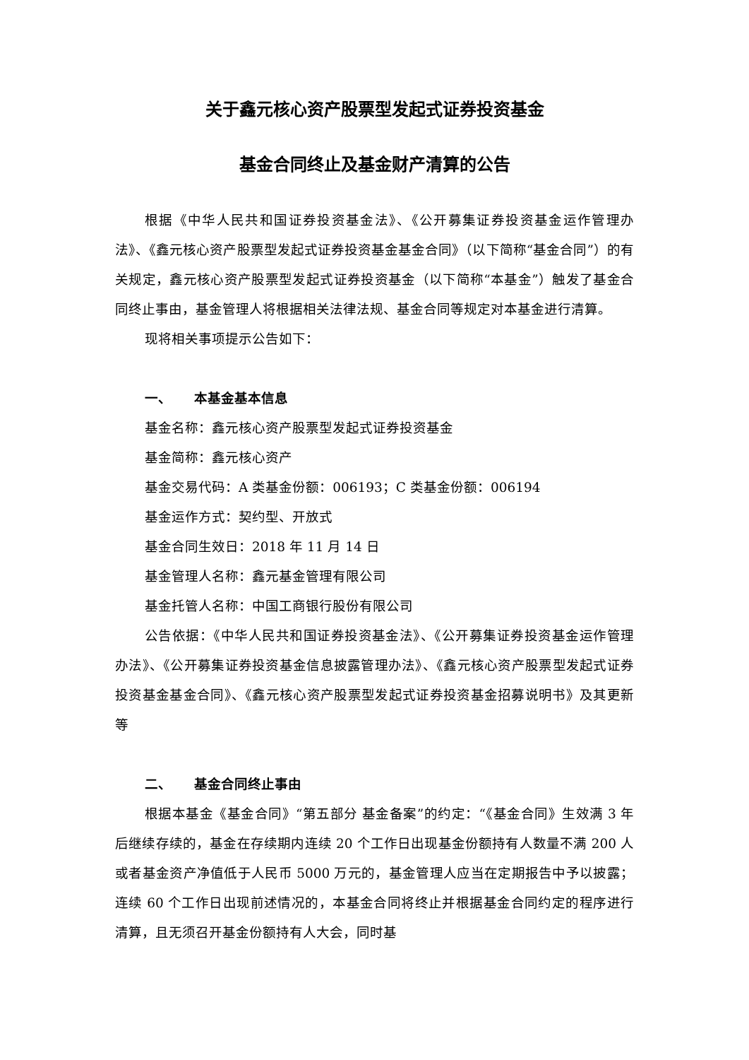关于鑫元核心资产股票型发起式证券投资基金
基金合同终止及基金财产清算的公告
根据《中华人民共和国证券投资基金法》、《公开募集证券投资基金运作管理办法》、《鑫元核心资产股票型发起式证券投资基金基金合同》（以下简称“基金合同”）的有关规定，鑫元核心资产股票型发起式证券投资基金（以下简称“本基金”）触发了基金合同终止事由，基金管理人将根据相关法律法规、基金合同等规定对本基金进行清算。
现将相关事项提示公告如下：
一、 本基金基本信息
基金名称：鑫元核心资产股票型发起式证券投资基金
基金简称：鑫元核心资产
基金交易代码：A 类基金份额：006193；C 类基金份额：006194
基金运作方式：契约型、开放式
基金合同生效日：2018 年 11 月 14 日
基金管理人名称：鑫元基金管理有限公司
基金托管人名称：中国工商银行股份有限公司
公告依据：《中华人民共和国证券投资基金法》、《公开募集证券投资基金运作管理办法》、《公开募集证券投资基金信息披露管理办法》、《鑫元核心资产股票型发起式证券投资基金基金合同》、《鑫元核心资产股票型发起式证券投资基金招募说明书》及其更新等
二、 基金合同终止事由
根据本基金《基金合同》“第五部分 基金备案”的约定：“《基金合同》生效满 3 年后继续存续的，基金在存续期内连续 20 个工作日出现基金份额持有人数量不满 200 人或者基金资产净值低于人民币 5000 万元的，基金管理人应当在定期报告中予以披露；连续 60 个工作日出现前述情况的，本基金合同将终止并根据基金合同约定的程序进行清算，且无须召开基金份额持有人大会，同时基